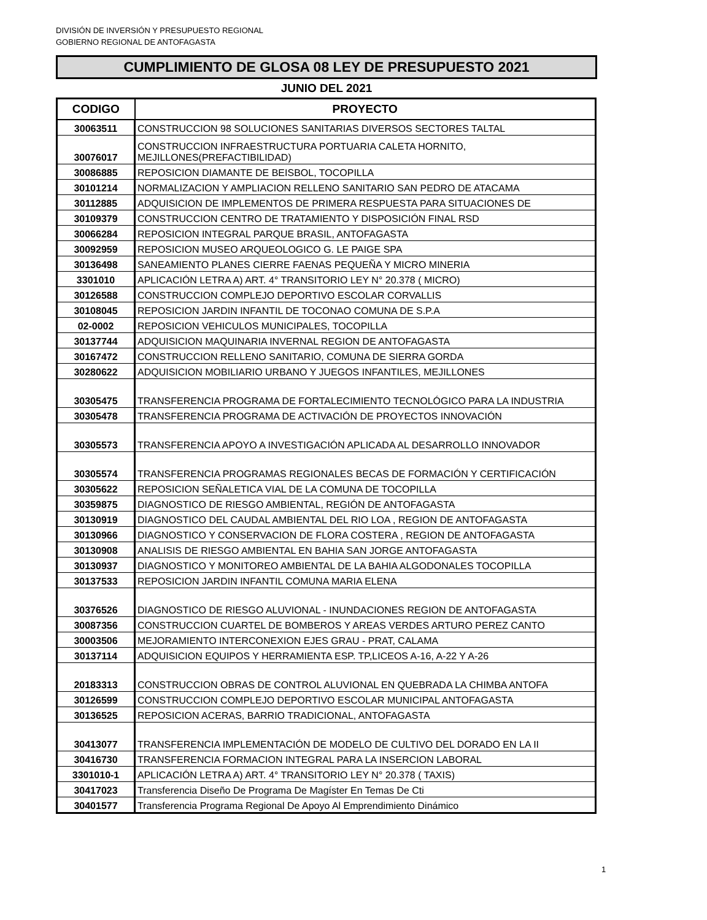DIVISIÓN DE INVERSIÓN Y PRESUPUESTO REGIONAL
GOBIERNO REGIONAL DE ANTOFAGASTA
CUMPLIMIENTO DE GLOSA 08 LEY DE PRESUPUESTO 2021
JUNIO DEL 2021
| CODIGO | PROYECTO |
| --- | --- |
| 30063511 | CONSTRUCCION 98 SOLUCIONES SANITARIAS DIVERSOS SECTORES TALTAL |
| 30076017 | CONSTRUCCION INFRAESTRUCTURA PORTUARIA CALETA HORNITO, MEJILLONES(PREFACTIBILIDAD) |
| 30086885 | REPOSICION DIAMANTE DE BEISBOL, TOCOPILLA |
| 30101214 | NORMALIZACION Y AMPLIACION RELLENO SANITARIO SAN PEDRO DE ATACAMA |
| 30112885 | ADQUISICION DE IMPLEMENTOS DE PRIMERA RESPUESTA PARA SITUACIONES DE |
| 30109379 | CONSTRUCCION CENTRO DE TRATAMIENTO Y DISPOSICIÓN FINAL RSD |
| 30066284 | REPOSICION INTEGRAL PARQUE BRASIL, ANTOFAGASTA |
| 30092959 | REPOSICION MUSEO ARQUEOLOGICO G. LE PAIGE SPA |
| 30136498 | SANEAMIENTO PLANES CIERRE FAENAS PEQUEÑA Y MICRO MINERIA |
| 3301010 | APLICACIÓN LETRA A) ART. 4° TRANSITORIO LEY N° 20.378 ( MICRO) |
| 30126588 | CONSTRUCCION COMPLEJO DEPORTIVO ESCOLAR CORVALLIS |
| 30108045 | REPOSICION JARDIN INFANTIL DE TOCONAO COMUNA DE S.P.A |
| 02-0002 | REPOSICION VEHICULOS MUNICIPALES, TOCOPILLA |
| 30137744 | ADQUISICION MAQUINARIA INVERNAL REGION DE ANTOFAGASTA |
| 30167472 | CONSTRUCCION RELLENO SANITARIO, COMUNA DE SIERRA GORDA |
| 30280622 | ADQUISICION MOBILIARIO URBANO Y JUEGOS INFANTILES, MEJILLONES |
| 30305475 | TRANSFERENCIA PROGRAMA DE FORTALECIMIENTO TECNOLÓGICO PARA LA INDUSTRIA |
| 30305478 | TRANSFERENCIA PROGRAMA DE ACTIVACIÓN DE PROYECTOS INNOVACIÓN |
| 30305573 | TRANSFERENCIA APOYO A INVESTIGACIÓN APLICADA AL DESARROLLO INNOVADOR |
| 30305574 | TRANSFERENCIA PROGRAMAS REGIONALES BECAS DE FORMACIÓN Y CERTIFICACIÓN |
| 30305622 | REPOSICION SEÑALETICA VIAL DE LA COMUNA DE TOCOPILLA |
| 30359875 | DIAGNOSTICO DE RIESGO AMBIENTAL, REGIÓN DE ANTOFAGASTA |
| 30130919 | DIAGNOSTICO DEL CAUDAL AMBIENTAL DEL RIO LOA , REGION DE ANTOFAGASTA |
| 30130966 | DIAGNOSTICO Y CONSERVACION DE FLORA COSTERA , REGION DE ANTOFAGASTA |
| 30130908 | ANALISIS DE RIESGO AMBIENTAL EN BAHIA SAN JORGE ANTOFAGASTA |
| 30130937 | DIAGNOSTICO Y MONITOREO AMBIENTAL DE LA BAHIA ALGODONALES TOCOPILLA |
| 30137533 | REPOSICION JARDIN INFANTIL COMUNA MARIA ELENA |
| 30376526 | DIAGNOSTICO DE RIESGO ALUVIONAL - INUNDACIONES REGION DE ANTOFAGASTA |
| 30087356 | CONSTRUCCION CUARTEL DE BOMBEROS Y AREAS VERDES ARTURO PEREZ CANTO |
| 30003506 | MEJORAMIENTO INTERCONEXION EJES GRAU - PRAT, CALAMA |
| 30137114 | ADQUISICION EQUIPOS Y HERRAMIENTA ESP. TP,LICEOS A-16, A-22 Y A-26 |
| 20183313 | CONSTRUCCION OBRAS DE CONTROL ALUVIONAL EN QUEBRADA LA CHIMBA ANTOFA |
| 30126599 | CONSTRUCCION COMPLEJO DEPORTIVO ESCOLAR MUNICIPAL ANTOFAGASTA |
| 30136525 | REPOSICION ACERAS, BARRIO TRADICIONAL, ANTOFAGASTA |
| 30413077 | TRANSFERENCIA IMPLEMENTACIÓN DE MODELO DE CULTIVO DEL DORADO EN LA II |
| 30416730 | TRANSFERENCIA FORMACION INTEGRAL PARA LA INSERCION LABORAL |
| 3301010-1 | APLICACIÓN LETRA A) ART. 4° TRANSITORIO LEY N° 20.378 ( TAXIS) |
| 30417023 | Transferencia Diseño De Programa De Magíster En Temas De Cti |
| 30401577 | Transferencia Programa Regional De Apoyo Al Emprendimiento Dinámico |
1